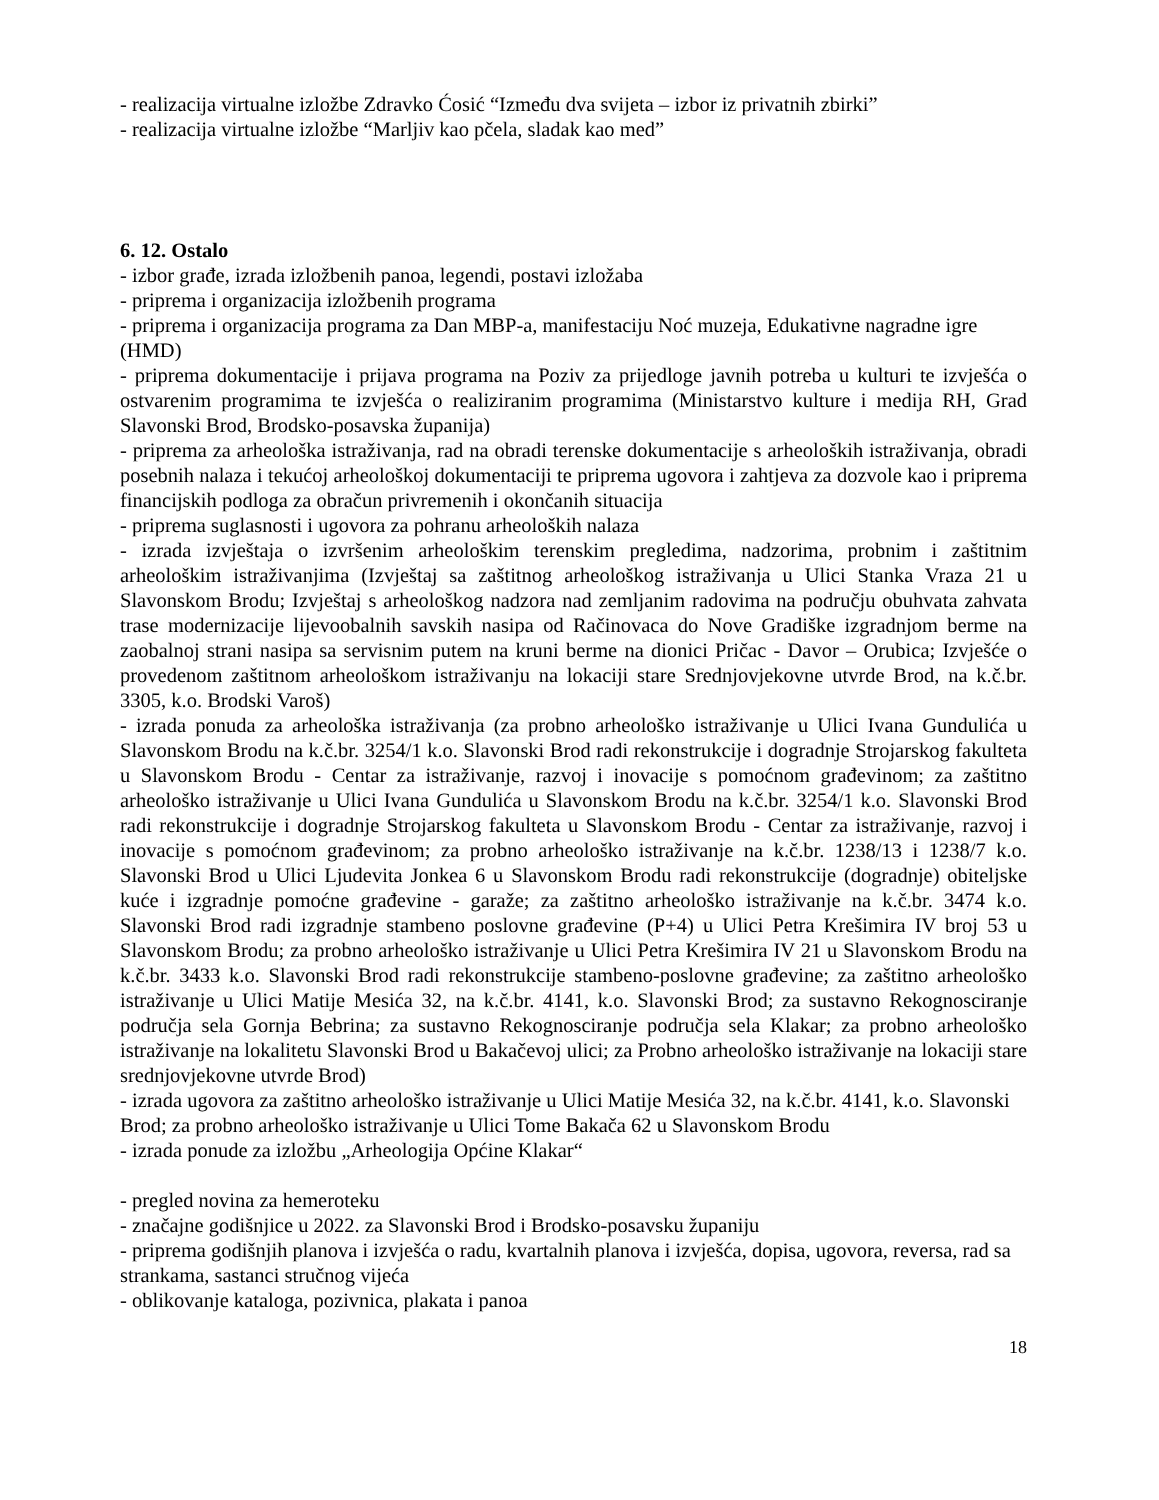- realizacija virtualne izložbe Zdravko Ćosić “Između dva svijeta – izbor iz privatnih zbirki”
- realizacija virtualne izložbe “Marljiv kao pčela, sladak kao med”
6. 12. Ostalo
- izbor građe, izrada izložbenih panoa, legendi, postavi izložaba
- priprema i organizacija izložbenih programa
- priprema i organizacija programa za Dan MBP-a, manifestaciju Noć muzeja, Edukativne nagradne igre (HMD)
- priprema dokumentacije i prijava programa na Poziv za prijedloge javnih potreba u kulturi te izvješća o ostvarenim programima te izvješća o realiziranim programima (Ministarstvo kulture i medija RH, Grad Slavonski Brod, Brodsko-posavska županija)
- priprema za arheološka istraživanja, rad na obradi terenske dokumentacije s arheoloških istraživanja, obradi posebnih nalaza i tekućoj arheološkoj dokumentaciji te priprema ugovora i zahtjeva za dozvole kao i priprema financijskih podloga za obračun privremenih i okončanih situacija
- priprema suglasnosti i ugovora za pohranu arheoloških nalaza
- izrada izvještaja o izvršenim arheološkim terenskim pregledima, nadzorima, probnim i zaštitnim arheološkim istraživanjima (Izvještaj sa zaštitnog arheološkog istraživanja u Ulici Stanka Vraza 21 u Slavonskom Brodu; Izvještaj s arheološkog nadzora nad zemljanim radovima na području obuhvata zahvata trase modernizacije lijevoobalnih savskih nasipa od Račinovaca do Nove Gradiške izgradnjom berme na zaobalnoj strani nasipa sa servisnim putem na kruni berme na dionici Pričac - Davor – Orubica; Izvješće o provedenom zaštitnom arheološkom istraživanju na lokaciji stare Srednjovjekovne utvrde Brod, na k.č.br. 3305, k.o. Brodski Varoš)
- izrada ponuda za arheološka istraživanja (za probno arheološko istraživanje u Ulici Ivana Gundulića u Slavonskom Brodu na k.č.br. 3254/1 k.o. Slavonski Brod radi rekonstrukcije i dogradnje Strojarskog fakulteta u Slavonskom Brodu - Centar za istraživanje, razvoj i inovacije s pomoćnom građevinom; za zaštitno arheološko istraživanje u Ulici Ivana Gundulića u Slavonskom Brodu na k.č.br. 3254/1 k.o. Slavonski Brod radi rekonstrukcije i dogradnje Strojarskog fakulteta u Slavonskom Brodu - Centar za istraživanje, razvoj i inovacije s pomoćnom građevinom; za probno arheološko istraživanje na k.č.br. 1238/13 i 1238/7 k.o. Slavonski Brod u Ulici Ljudevita Jonkea 6 u Slavonskom Brodu radi rekonstrukcije (dogradnje) obiteljske kuće i izgradnje pomoćne građevine - garaže; za zaštitno arheološko istraživanje na k.č.br. 3474 k.o. Slavonski Brod radi izgradnje stambeno poslovne građevine (P+4) u Ulici Petra Krešimira IV broj 53 u Slavonskom Brodu; za probno arheološko istraživanje u Ulici Petra Krešimira IV 21 u Slavonskom Brodu na k.č.br. 3433 k.o. Slavonski Brod radi rekonstrukcije stambeno-poslovne građevine; za zaštitno arheološko istraživanje u Ulici Matije Mesića 32, na k.č.br. 4141, k.o. Slavonski Brod; za sustavno Rekognosciranje područja sela Gornja Bebrina; za sustavno Rekognosciranje područja sela Klakar; za probno arheološko istraživanje na lokalitetu Slavonski Brod u Bakačevoj ulici; za Probno arheološko istraživanje na lokaciji stare srednjovjekovne utvrde Brod)
- izrada ugovora za zaštitno arheološko istraživanje u Ulici Matije Mesića 32, na k.č.br. 4141, k.o. Slavonski Brod; za probno arheološko istraživanje u Ulici Tome Bakača 62 u Slavonskom Brodu
- izrada ponude za izložbu „Arheologija Općine Klakar“
- pregled novina za hemeroteku
- značajne godišnjice u 2022. za Slavonski Brod i Brodsko-posavsku županiju
- priprema godišnjih planova i izvješća o radu, kvartalnih planova i izvješća, dopisa, ugovora, reversa, rad sa strankama, sastanci stručnog vijeća
- oblikovanje kataloga, pozivnica, plakata i panoa
18